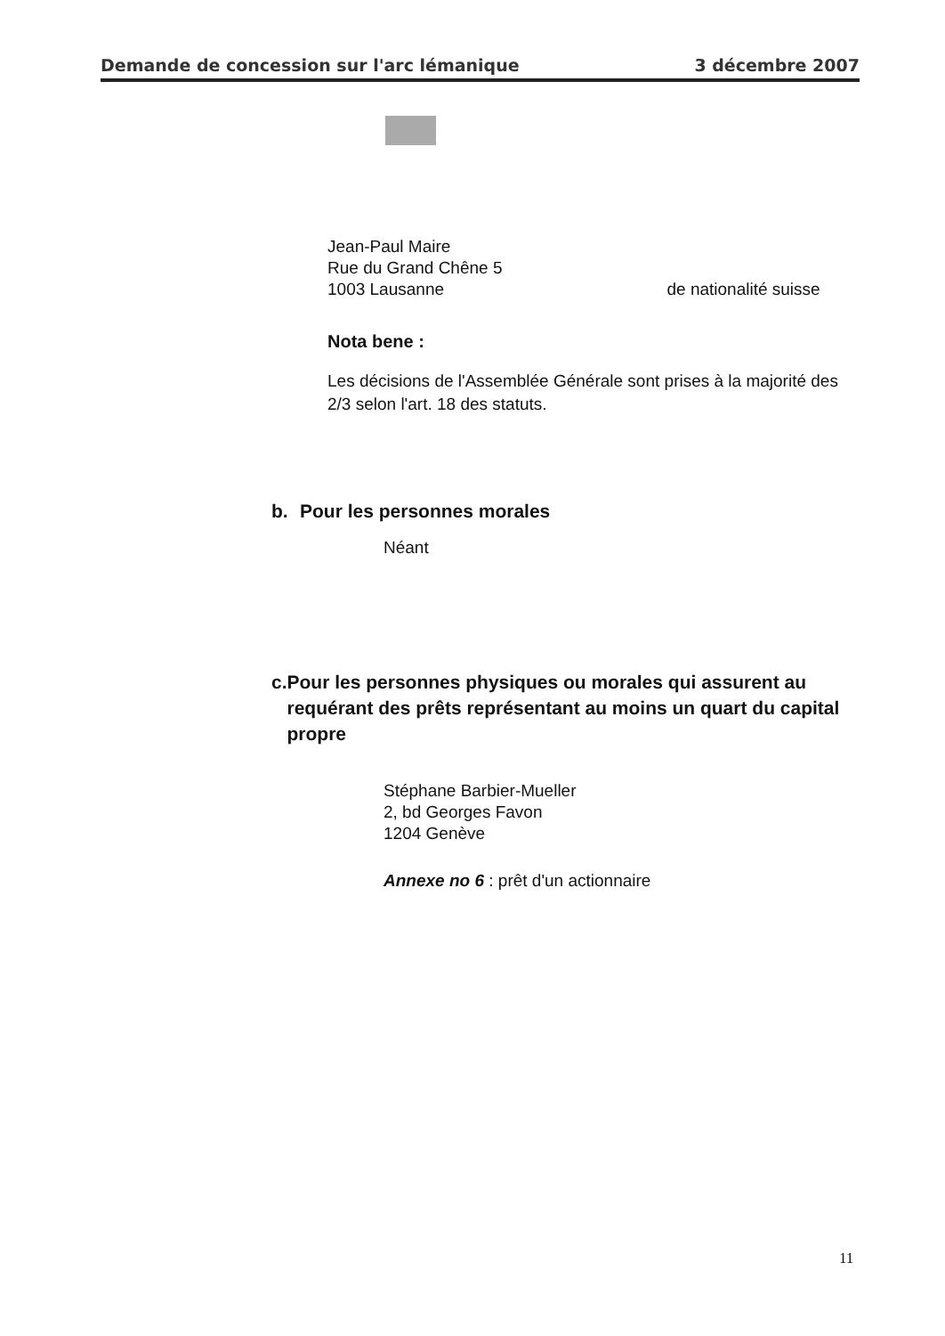Demande de concession sur l'arc lémanique 3 décembre 2007
Jean-Paul Maire
Rue du Grand Chêne 5
1003 Lausanne
de nationalité suisse
Nota bene :
Les décisions de l'Assemblée Générale sont prises à la majorité des 2/3 selon l'art. 18 des statuts.
b. Pour les personnes morales
Néant
c. Pour les personnes physiques ou morales qui assurent au requérant des prêts représentant au moins un quart du capital propre
Stéphane Barbier-Mueller
2, bd Georges Favon
1204 Genève
Annexe no 6 : prêt d'un actionnaire
11